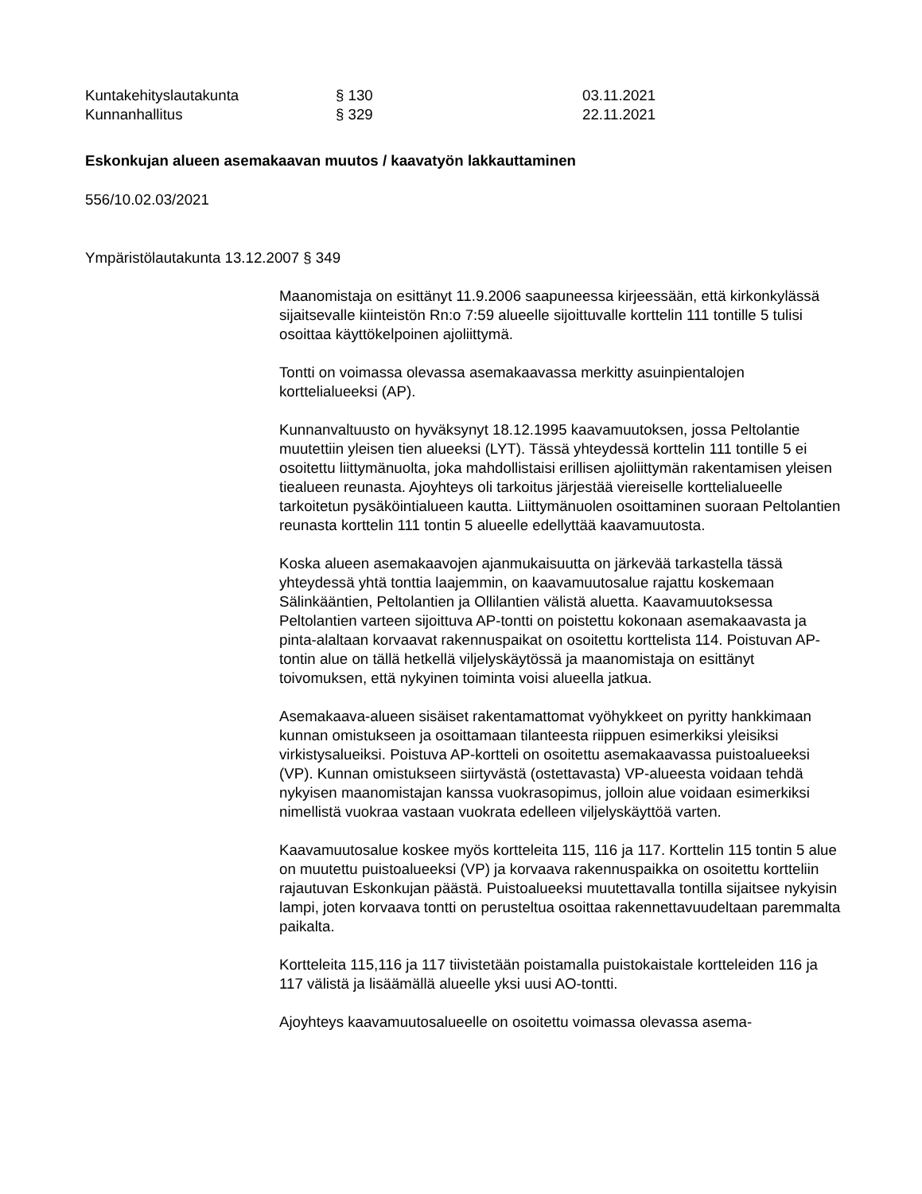Kuntakehityslautakunta § 130 03.11.2021
Kunnanhallitus § 329 22.11.2021
Eskonkujan alueen asemakaavan muutos / kaavatyön lakkauttaminen
556/10.02.03/2021
Ympäristölautakunta 13.12.2007 § 349
Maanomistaja on esittänyt 11.9.2006 saapuneessa kirjeessään, että kirkonkylässä sijaitsevalle kiinteistön Rn:o 7:59 alueelle sijoittuvalle korttelin 111 tontille 5 tulisi osoittaa käyttökelpoinen ajoliittymä.
Tontti on voimassa olevassa asemakaavassa merkitty asuinpientalojen korttelialueeksi (AP).
Kunnanvaltuusto on hyväksynyt 18.12.1995 kaavamuutoksen, jossa Peltolantie muutettiin yleisen tien alueeksi (LYT). Tässä yhteydessä korttelin 111 tontille 5 ei osoitettu liittymänuolta, joka mahdollistaisi erillisen ajoliittymän rakentamisen yleisen tiealueen reunasta. Ajoyhteys oli tarkoitus järjestää viereiselle korttelialueelle tarkoitetun pysäköintialueen kautta. Liittymänuolen osoittaminen suoraan Peltolantien reunasta korttelin 111 tontin 5 alueelle edellyttää kaavamuutosta.
Koska alueen asemakaavojen ajanmukaisuutta on järkevää tarkastella tässä yhteydessä yhtä tonttia laajemmin, on kaavamuutosalue rajattu koskemaan Sälinkääntien, Peltolantien ja Ollilantien välistä aluetta. Kaavamuutoksessa Peltolantien varteen sijoittuva AP-tontti on poistettu kokonaan asemakaavasta ja pinta-alaltaan korvaavat rakennuspaikat on osoitettu korttelista 114. Poistuvan AP-tontin alue on tällä hetkellä viljelyskäytössä ja maanomistaja on esittänyt toivomuksen, että nykyinen toiminta voisi alueella jatkua.
Asemakaava-alueen sisäiset rakentamattomat vyöhykkeet on pyritty hankkimaan kunnan omistukseen ja osoittamaan tilanteesta riippuen esimerkiksi yleisiksi virkistysalueiksi. Poistuva AP-kortteli on osoitettu asemakaavassa puistoalueeksi (VP). Kunnan omistukseen siirtyvästä (ostettavasta) VP-alueesta voidaan tehdä nykyisen maanomistajan kanssa vuokrasopimus, jolloin alue voidaan esimerkiksi nimellistä vuokraa vastaan vuokrata edelleen viljelyskäyttöä varten.
Kaavamuutosalue koskee myös kortteleita 115, 116 ja 117. Korttelin 115 tontin 5 alue on muutettu puistoalueeksi (VP) ja korvaava rakennuspaikka on osoitettu kortteliin rajautuvan Eskonkujan päästä. Puistoalueeksi muutettavalla tontilla sijaitsee nykyisin lampi, joten korvaava tontti on perusteltua osoittaa rakennettavuudeltaan paremmalta paikalta.
Kortteleita 115,116 ja 117 tiivistetään poistamalla puistokaistale kortteleiden 116 ja 117 välistä ja lisäämällä alueelle yksi uusi AO-tontti.
Ajoyhteys kaavamuutosalueelle on osoitettu voimassa olevassa asema-